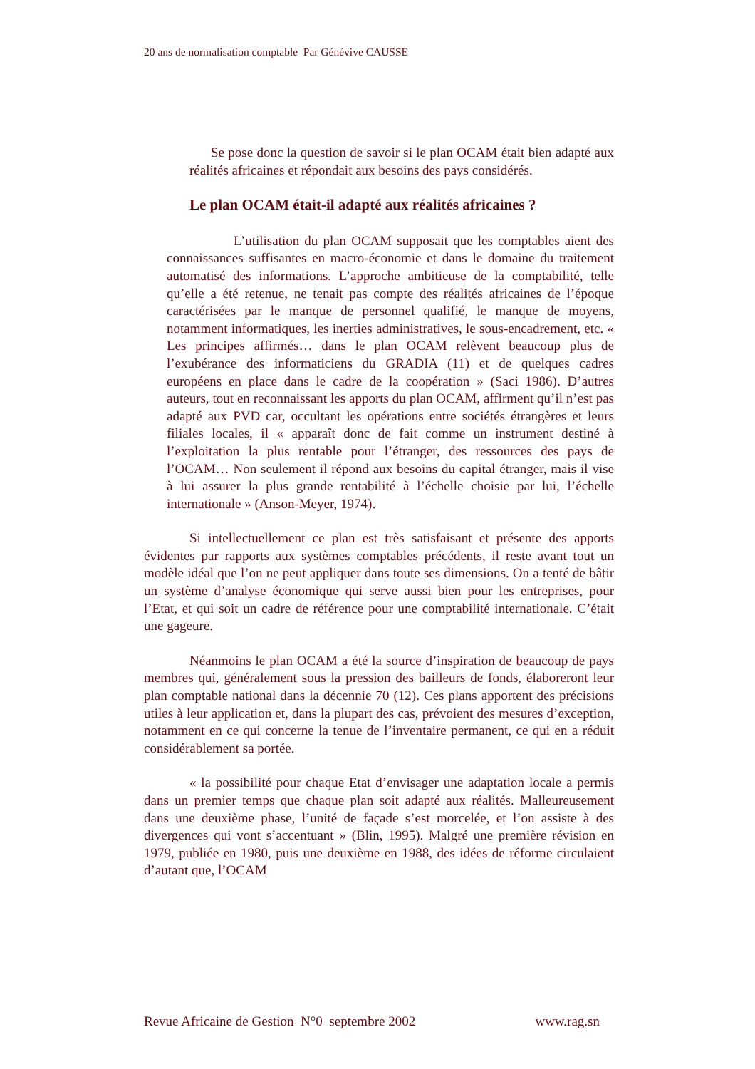20 ans de normalisation comptable Par Génévive CAUSSE
Se pose donc la question de savoir si le plan OCAM était bien adapté aux réalités africaines et répondait aux besoins des pays considérés.
Le plan OCAM était-il adapté aux réalités africaines ?
L’utilisation du plan OCAM supposait que les comptables aient des connaissances suffisantes en macro-économie et dans le domaine du traitement automatisé des informations. L’approche ambitieuse de la comptabilité, telle qu’elle a été retenue, ne tenait pas compte des réalités africaines de l’époque caractérisées par le manque de personnel qualifié, le manque de moyens, notamment informatiques, les inerties administratives, le sous-encadrement, etc. « Les principes affirmés… dans le plan OCAM relèvent beaucoup plus de l’exubérance des informaticiens du GRADIA (11) et de quelques cadres européens en place dans le cadre de la coopération » (Saci 1986). D’autres auteurs, tout en reconnaissant les apports du plan OCAM, affirment qu’il n’est pas adapté aux PVD car, occultant les opérations entre sociétés étrangères et leurs filiales locales, il « apparaît donc de fait comme un instrument destiné à l’exploitation la plus rentable pour l’étranger, des ressources des pays de l’OCAM… Non seulement il répond aux besoins du capital étranger, mais il vise à lui assurer la plus grande rentabilité à l’échelle choisie par lui, l’échelle internationale » (Anson-Meyer, 1974).
Si intellectuellement ce plan est très satisfaisant et présente des apports évidentes par rapports aux systèmes comptables précédents, il reste avant tout un modèle idéal que l’on ne peut appliquer dans toute ses dimensions. On a tenté de bâtir un système d’analyse économique qui serve aussi bien pour les entreprises, pour l’Etat, et qui soit un cadre de référence pour une comptabilité internationale. C’était une gageure.
Néanmoins le plan OCAM a été la source d’inspiration de beaucoup de pays membres qui, généralement sous la pression des bailleurs de fonds, élaboreront leur plan comptable national dans la décennie 70 (12). Ces plans apportent des précisions utiles à leur application et, dans la plupart des cas, prévoient des mesures d’exception, notamment en ce qui concerne la tenue de l’inventaire permanent, ce qui en a réduit considérablement sa portée.
« la possibilité pour chaque Etat d’envisager une adaptation locale a permis dans un premier temps que chaque plan soit adapté aux réalités. Malleureusement dans une deuxième phase, l’unité de façade s’est morcelée, et l’on assiste à des divergences qui vont s’accentuant » (Blin, 1995). Malgré une première révision en 1979, publiée en 1980, puis une deuxième en 1988, des idées de réforme circulaient d’autant que, l’OCAM
Revue Africaine de Gestion N°0 septembre 2002 www.rag.sn